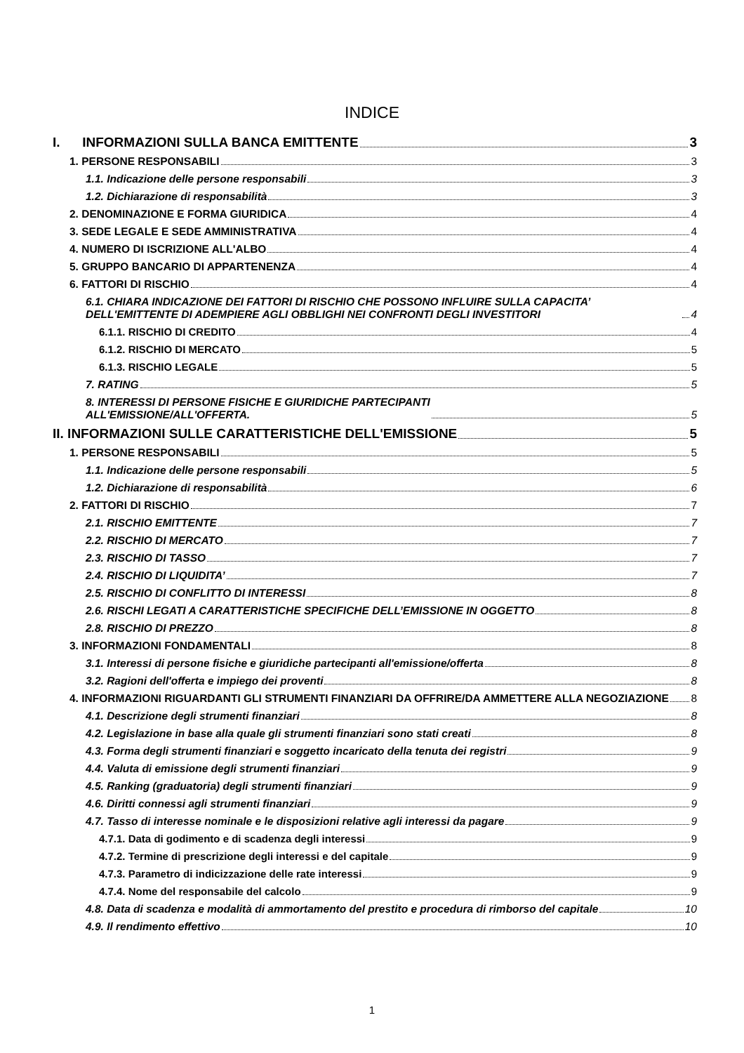INDICE
I. INFORMAZIONI SULLA BANCA EMITTENTE 3
1. PERSONE RESPONSABILI 3
1.1. Indicazione delle persone responsabili 3
1.2. Dichiarazione di responsabilità 3
2. DENOMINAZIONE E FORMA GIURIDICA 4
3. SEDE LEGALE E SEDE AMMINISTRATIVA 4
4. NUMERO DI ISCRIZIONE ALL'ALBO 4
5. GRUPPO BANCARIO DI APPARTENENZA 4
6. FATTORI DI RISCHIO 4
6.1. CHIARA INDICAZIONE DEI FATTORI DI RISCHIO CHE POSSONO INFLUIRE SULLA CAPACITA’ DELL'EMITTENTE DI ADEMPIERE AGLI OBBLIGHI NEI CONFRONTI DEGLI INVESTITORI 4
6.1.1. RISCHIO DI CREDITO 4
6.1.2. RISCHIO DI MERCATO 5
6.1.3. RISCHIO LEGALE 5
7. RATING 5
8. INTERESSI DI PERSONE FISICHE E GIURIDICHE PARTECIPANTI
ALL'EMISSIONE/ALL'OFFERTA. 5
II. INFORMAZIONI SULLE CARATTERISTICHE DELL'EMISSIONE 5
1. PERSONE RESPONSABILI 5
1.1. Indicazione delle persone responsabili 5
1.2. Dichiarazione di responsabilità 6
2. FATTORI DI RISCHIO 7
2.1. RISCHIO EMITTENTE 7
2.2. RISCHIO DI MERCATO 7
2.3. RISCHIO DI TASSO 7
2.4. RISCHIO DI LIQUIDITA’ 7
2.5. RISCHIO DI CONFLITTO DI INTERESSI 8
2.6. RISCHI LEGATI A CARATTERISTICHE SPECIFICHE DELL’EMISSIONE IN OGGETTO 8
2.8. RISCHIO DI PREZZO 8
3. INFORMAZIONI FONDAMENTALI 8
3.1. Interessi di persone fisiche e giuridiche partecipanti all'emissione/offerta 8
3.2. Ragioni dell'offerta e impiego dei proventi 8
4. INFORMAZIONI RIGUARDANTI GLI STRUMENTI FINANZIARI DA OFFRIRE/DA AMMETTERE ALLA NEGOZIAZIONE 8
4.1. Descrizione degli strumenti finanziari 8
4.2. Legislazione in base alla quale gli strumenti finanziari sono stati creati 8
4.3. Forma degli strumenti finanziari e soggetto incaricato della tenuta dei registri 9
4.4. Valuta di emissione degli strumenti finanziari 9
4.5. Ranking (graduatoria) degli strumenti finanziari 9
4.6. Diritti connessi agli strumenti finanziari 9
4.7. Tasso di interesse nominale e le disposizioni relative agli interessi da pagare 9
4.7.1. Data di godimento e di scadenza degli interessi 9
4.7.2. Termine di prescrizione degli interessi e del capitale 9
4.7.3. Parametro di indicizzazione delle rate interessi 9
4.7.4. Nome del responsabile del calcolo 9
4.8. Data di scadenza e modalità di ammortamento del prestito e procedura di rimborso del capitale 10
4.9. Il rendimento effettivo 10
1